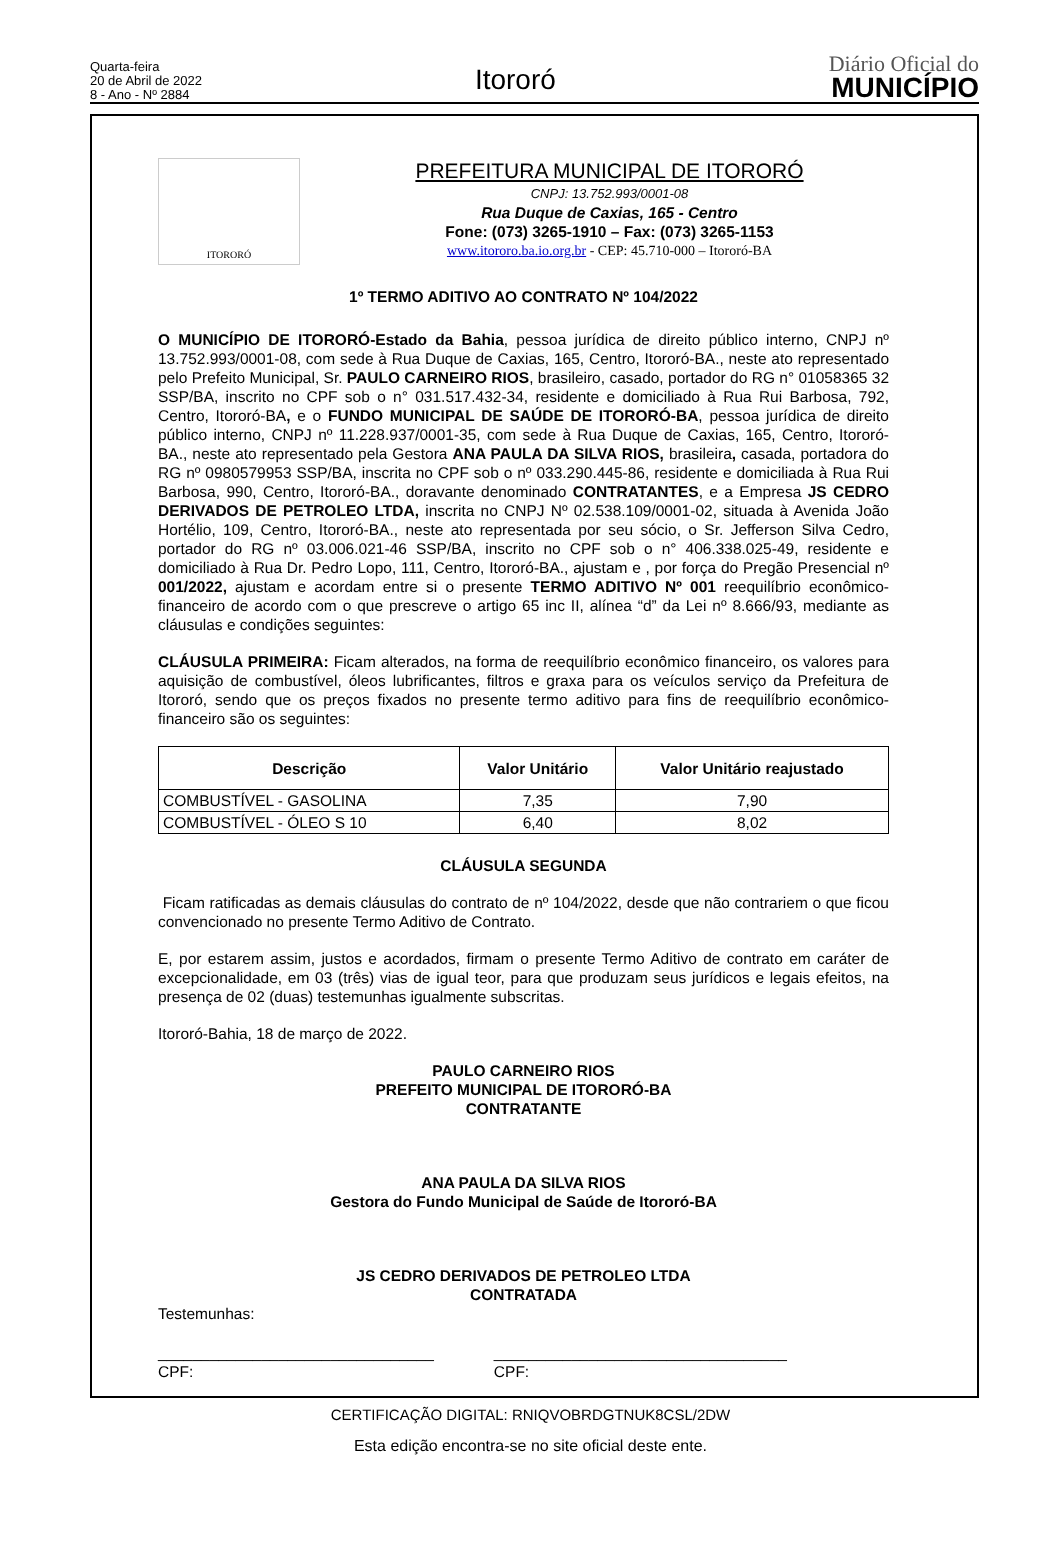Quarta-feira
20 de Abril de 2022
8 - Ano - Nº 2884
Itororó
Diário Oficial do
MUNICÍPIO
ITORORÓ
PREFEITURA MUNICIPAL DE ITORORÓ
CNPJ: 13.752.993/0001-08
Rua Duque de Caxias, 165 - Centro
Fone: (073) 3265-1910 – Fax: (073) 3265-1153
www.itororo.ba.io.org.br - CEP: 45.710-000 – Itororó-BA
1º TERMO ADITIVO AO CONTRATO Nº 104/2022
O MUNICÍPIO DE ITORORÓ-Estado da Bahia, pessoa jurídica de direito público interno, CNPJ nº 13.752.993/0001-08, com sede à Rua Duque de Caxias, 165, Centro, Itororó-BA., neste ato representado pelo Prefeito Municipal, Sr. PAULO CARNEIRO RIOS, brasileiro, casado, portador do RG n° 01058365 32 SSP/BA, inscrito no CPF sob o n° 031.517.432-34, residente e domiciliado à Rua Rui Barbosa, 792, Centro, Itororó-BA, e o FUNDO MUNICIPAL DE SAÚDE DE ITORORÓ-BA, pessoa jurídica de direito público interno, CNPJ nº 11.228.937/0001-35, com sede à Rua Duque de Caxias, 165, Centro, Itororó-BA., neste ato representado pela Gestora ANA PAULA DA SILVA RIOS, brasileira, casada, portadora do RG nº 0980579953 SSP/BA, inscrita no CPF sob o nº 033.290.445-86, residente e domiciliada à Rua Rui Barbosa, 990, Centro, Itororó-BA., doravante denominado CONTRATANTES, e a Empresa JS CEDRO DERIVADOS DE PETROLEO LTDA, inscrita no CNPJ Nº 02.538.109/0001-02, situada à Avenida João Hortélio, 109, Centro, Itororó-BA., neste ato representada por seu sócio, o Sr. Jefferson Silva Cedro, portador do RG nº 03.006.021-46 SSP/BA, inscrito no CPF sob o n° 406.338.025-49, residente e domiciliado à Rua Dr. Pedro Lopo, 111, Centro, Itororó-BA., ajustam e , por força do Pregão Presencial nº 001/2022, ajustam e acordam entre si o presente TERMO ADITIVO Nº 001 reequilíbrio econômico-financeiro de acordo com o que prescreve o artigo 65 inc II, alínea “d” da Lei nº 8.666/93, mediante as cláusulas e condições seguintes:
CLÁUSULA PRIMEIRA: Ficam alterados, na forma de reequilíbrio econômico financeiro, os valores para aquisição de combustível, óleos lubrificantes, filtros e graxa para os veículos serviço da Prefeitura de Itororó, sendo que os preços fixados no presente termo aditivo para fins de reequilíbrio econômico-financeiro são os seguintes:
| Descrição | Valor Unitário | Valor Unitário reajustado |
| --- | --- | --- |
| COMBUSTÍVEL - GASOLINA | 7,35 | 7,90 |
| COMBUSTÍVEL - ÓLEO S 10 | 6,40 | 8,02 |
CLÁUSULA SEGUNDA
Ficam ratificadas as demais cláusulas do contrato de nº 104/2022, desde que não contrariem o que ficou convencionado no presente Termo Aditivo de Contrato.
E, por estarem assim, justos e acordados, firmam o presente Termo Aditivo de contrato em caráter de excepcionalidade, em 03 (três) vias de igual teor, para que produzam seus jurídicos e legais efeitos, na presença de 02 (duas) testemunhas igualmente subscritas.
Itororó-Bahia, 18 de março de 2022.
PAULO CARNEIRO RIOS
PREFEITO MUNICIPAL DE ITORORÓ-BA
CONTRATANTE
ANA PAULA DA SILVA RIOS
Gestora do Fundo Municipal de Saúde de Itororó-BA
JS CEDRO DERIVADOS DE PETROLEO LTDA
CONTRATADA
Testemunhas:
________________________________
CPF:
__________________________________
CPF:
CERTIFICAÇÃO DIGITAL: RNIQVOBRDGTNUK8CSL/2DW
Esta edição encontra-se no site oficial deste ente.